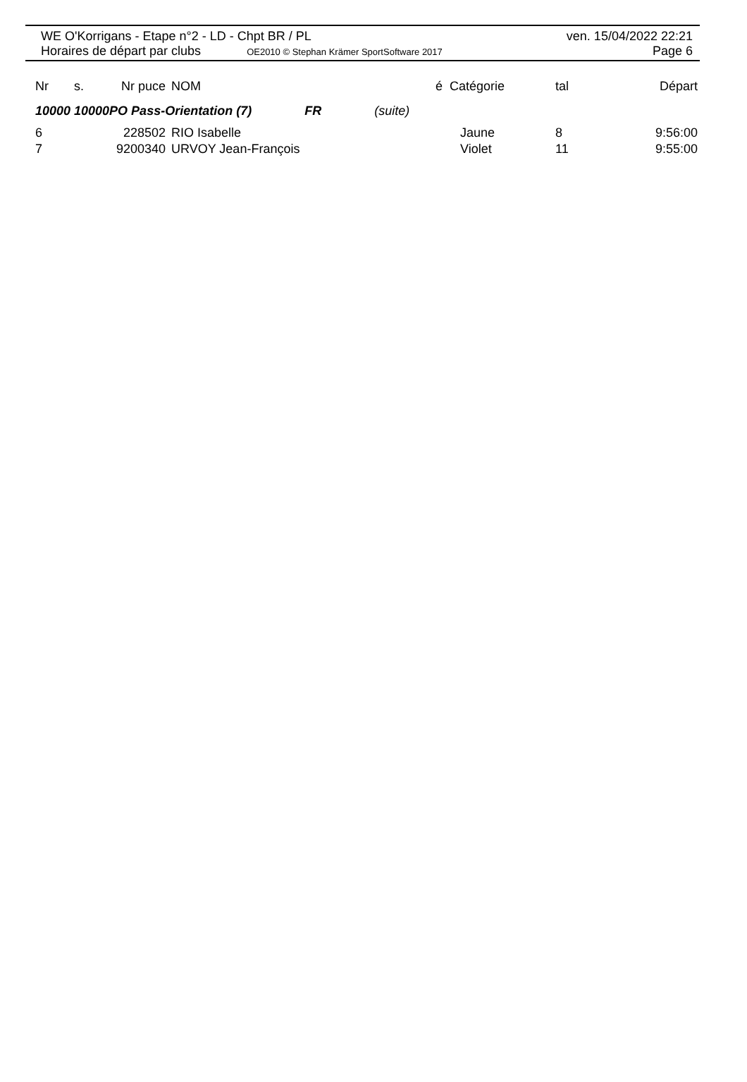WE O'Korrigans - Etape n°2 - LD - Chpt BR / PL ven. 15/04/2022 22:21
Horaires de départ par clubs OE2010 © Stephan Krämer SportSoftware 2017 Page 6
| Nr | s. | Nr puce | NOM | é | Catégorie | tal | Départ |
| --- | --- | --- | --- | --- | --- | --- | --- |
| 10000 10000PO Pass-Orientation (7) FR (suite) | | | | | | | |
| 6 | | 228502 | RIO Isabelle | | Jaune | 8 | 9:56:00 |
| 7 | | 9200340 | URVOY Jean-François | | Violet | 11 | 9:55:00 |